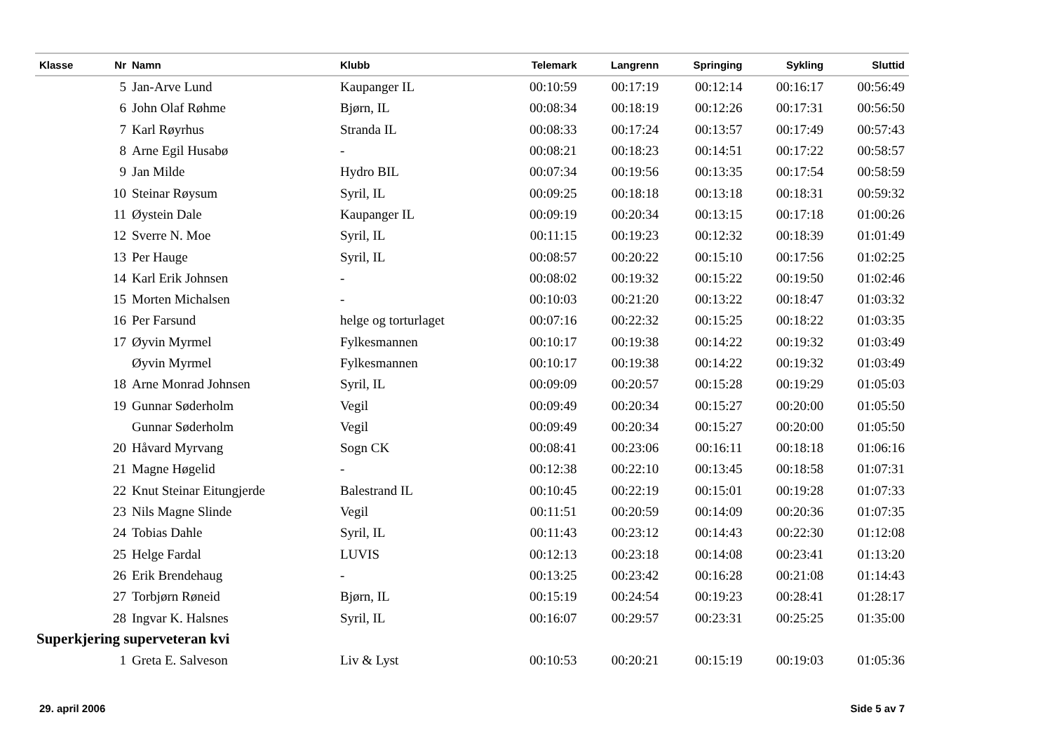| Klasse | Nr | Namn | Klubb | Telemark | Langrenn | Springing | Sykling | Sluttid |
| --- | --- | --- | --- | --- | --- | --- | --- | --- |
| | 5 | Jan-Arve Lund | Kaupanger IL | 00:10:59 | 00:17:19 | 00:12:14 | 00:16:17 | 00:56:49 |
| | 6 | John Olaf Røhme | Bjørn, IL | 00:08:34 | 00:18:19 | 00:12:26 | 00:17:31 | 00:56:50 |
| | 7 | Karl Røyrhus | Stranda IL | 00:08:33 | 00:17:24 | 00:13:57 | 00:17:49 | 00:57:43 |
| | 8 | Arne Egil Husabø | - | 00:08:21 | 00:18:23 | 00:14:51 | 00:17:22 | 00:58:57 |
| | 9 | Jan Milde | Hydro BIL | 00:07:34 | 00:19:56 | 00:13:35 | 00:17:54 | 00:58:59 |
| | 10 | Steinar Røysum | Syril, IL | 00:09:25 | 00:18:18 | 00:13:18 | 00:18:31 | 00:59:32 |
| | 11 | Øystein Dale | Kaupanger IL | 00:09:19 | 00:20:34 | 00:13:15 | 00:17:18 | 01:00:26 |
| | 12 | Sverre N. Moe | Syril, IL | 00:11:15 | 00:19:23 | 00:12:32 | 00:18:39 | 01:01:49 |
| | 13 | Per Hauge | Syril, IL | 00:08:57 | 00:20:22 | 00:15:10 | 00:17:56 | 01:02:25 |
| | 14 | Karl Erik Johnsen | - | 00:08:02 | 00:19:32 | 00:15:22 | 00:19:50 | 01:02:46 |
| | 15 | Morten Michalsen | - | 00:10:03 | 00:21:20 | 00:13:22 | 00:18:47 | 01:03:32 |
| | 16 | Per Farsund | helge og torturlaget | 00:07:16 | 00:22:32 | 00:15:25 | 00:18:22 | 01:03:35 |
| | 17 | Øyvin Myrmel | Fylkesmannen | 00:10:17 | 00:19:38 | 00:14:22 | 00:19:32 | 01:03:49 |
| | | Øyvin Myrmel | Fylkesmannen | 00:10:17 | 00:19:38 | 00:14:22 | 00:19:32 | 01:03:49 |
| | 18 | Arne Monrad Johnsen | Syril, IL | 00:09:09 | 00:20:57 | 00:15:28 | 00:19:29 | 01:05:03 |
| | 19 | Gunnar Søderholm | Vegil | 00:09:49 | 00:20:34 | 00:15:27 | 00:20:00 | 01:05:50 |
| | | Gunnar Søderholm | Vegil | 00:09:49 | 00:20:34 | 00:15:27 | 00:20:00 | 01:05:50 |
| | 20 | Håvard Myrvang | Sogn CK | 00:08:41 | 00:23:06 | 00:16:11 | 00:18:18 | 01:06:16 |
| | 21 | Magne Høgelid | - | 00:12:38 | 00:22:10 | 00:13:45 | 00:18:58 | 01:07:31 |
| | 22 | Knut Steinar Eitungjerde | Balestrand IL | 00:10:45 | 00:22:19 | 00:15:01 | 00:19:28 | 01:07:33 |
| | 23 | Nils Magne Slinde | Vegil | 00:11:51 | 00:20:59 | 00:14:09 | 00:20:36 | 01:07:35 |
| | 24 | Tobias Dahle | Syril, IL | 00:11:43 | 00:23:12 | 00:14:43 | 00:22:30 | 01:12:08 |
| | 25 | Helge Fardal | LUVIS | 00:12:13 | 00:23:18 | 00:14:08 | 00:23:41 | 01:13:20 |
| | 26 | Erik Brendehaug | - | 00:13:25 | 00:23:42 | 00:16:28 | 00:21:08 | 01:14:43 |
| | 27 | Torbjørn Røneid | Bjørn, IL | 00:15:19 | 00:24:54 | 00:19:23 | 00:28:41 | 01:28:17 |
| | 28 | Ingvar K. Halsnes | Syril, IL | 00:16:07 | 00:29:57 | 00:23:31 | 00:25:25 | 01:35:00 |
| Superkjering superveteran kvi | | | | | | | | |
| | 1 | Greta E. Salveson | Liv & Lyst | 00:10:53 | 00:20:21 | 00:15:19 | 00:19:03 | 01:05:36 |
29. april 2006 Side 5 av 7